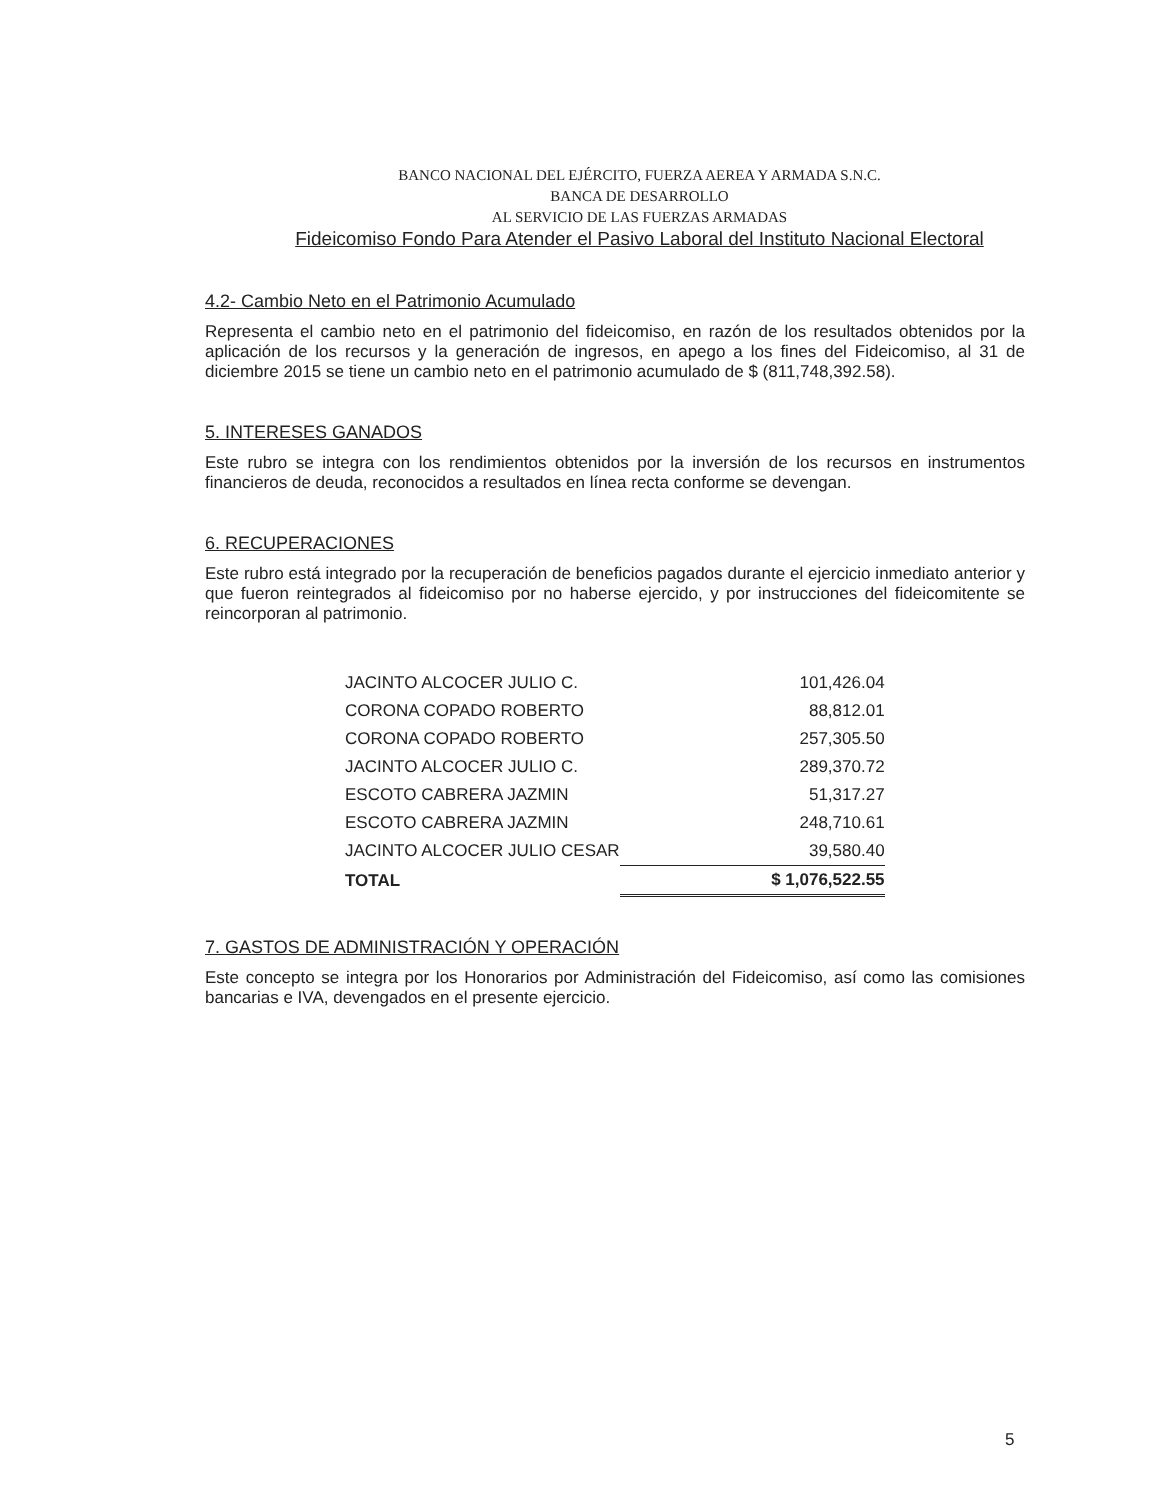BANCO NACIONAL DEL EJÉRCITO, FUERZA AEREA Y ARMADA S.N.C.
BANCA DE DESARROLLO
AL SERVICIO DE LAS FUERZAS ARMADAS
Fideicomiso Fondo Para Atender el Pasivo Laboral del Instituto Nacional Electoral
4.2- Cambio Neto en el Patrimonio Acumulado
Representa el cambio neto en el patrimonio del fideicomiso, en razón de los resultados obtenidos por la aplicación de los recursos y la generación de ingresos, en apego a los fines del Fideicomiso, al 31 de diciembre 2015 se tiene un cambio neto en el patrimonio acumulado de $ (811,748,392.58).
5. INTERESES GANADOS
Este rubro se integra con los rendimientos obtenidos por la inversión de los recursos en instrumentos financieros de deuda, reconocidos a resultados en línea recta conforme se devengan.
6. RECUPERACIONES
Este rubro está integrado por la recuperación de beneficios pagados durante el ejercicio inmediato anterior y que fueron reintegrados al fideicomiso por no haberse ejercido, y por instrucciones del fideicomitente se reincorporan al patrimonio.
| JACINTO ALCOCER JULIO C. | 101,426.04 |
| CORONA COPADO ROBERTO | 88,812.01 |
| CORONA COPADO ROBERTO | 257,305.50 |
| JACINTO ALCOCER JULIO C. | 289,370.72 |
| ESCOTO CABRERA JAZMIN | 51,317.27 |
| ESCOTO CABRERA JAZMIN | 248,710.61 |
| JACINTO ALCOCER JULIO CESAR | 39,580.40 |
| TOTAL | $ 1,076,522.55 |
7. GASTOS DE ADMINISTRACIÓN Y OPERACIÓN
Este concepto se integra por los Honorarios por Administración del Fideicomiso, así como las comisiones bancarias e IVA, devengados en el presente ejercicio.
5